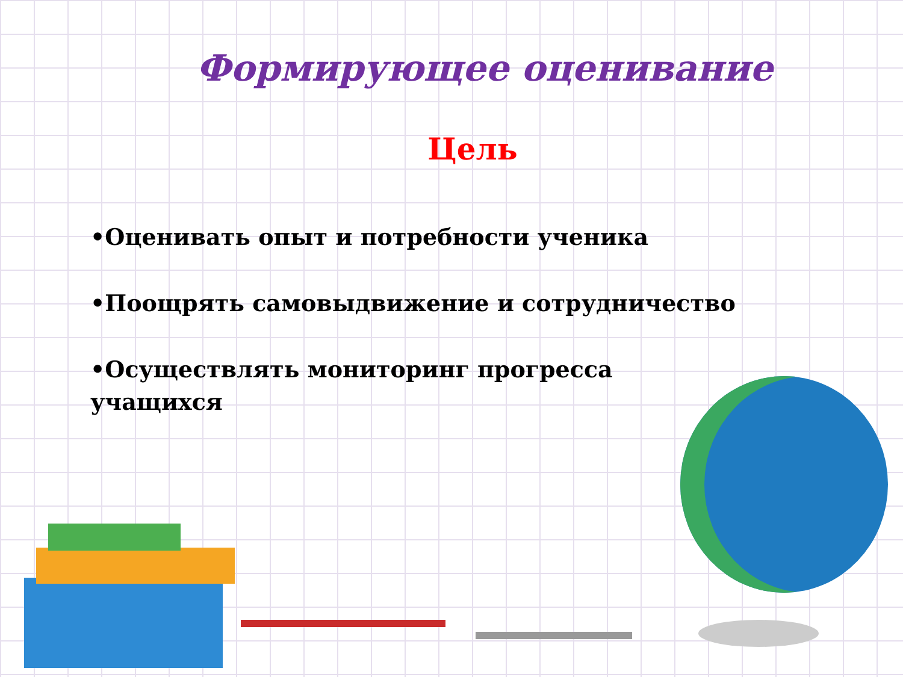Формирующее оценивание
Цель
•Оценивать опыт и потребности ученика
•Поощрять самовыдвижение и сотрудничество
•Осуществлять мониторинг прогресса учащихся